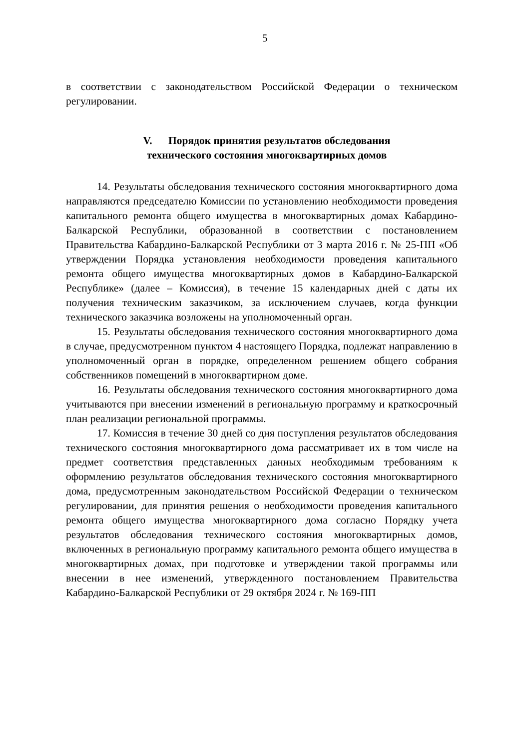5
в соответствии с законодательством Российской Федерации о техническом регулировании.
V. Порядок принятия результатов обследования
технического состояния многоквартирных домов
14. Результаты обследования технического состояния многоквартирного дома направляются председателю Комиссии по установлению необходимости проведения капитального ремонта общего имущества в многоквартирных домах Кабардино-Балкарской Республики, образованной в соответствии с постановлением Правительства Кабардино-Балкарской Республики от 3 марта 2016 г. № 25-ПП «Об утверждении Порядка установления необходимости проведения капитального ремонта общего имущества многоквартирных домов в Кабардино-Балкарской Республике» (далее – Комиссия), в течение 15 календарных дней с даты их получения техническим заказчиком, за исключением случаев, когда функции технического заказчика возложены на уполномоченный орган.
15. Результаты обследования технического состояния многоквартирного дома в случае, предусмотренном пунктом 4 настоящего Порядка, подлежат направлению в уполномоченный орган в порядке, определенном решением общего собрания собственников помещений в многоквартирном доме.
16. Результаты обследования технического состояния многоквартирного дома учитываются при внесении изменений в региональную программу и краткосрочный план реализации региональной программы.
17. Комиссия в течение 30 дней со дня поступления результатов обследования технического состояния многоквартирного дома рассматривает их в том числе на предмет соответствия представленных данных необходимым требованиям к оформлению результатов обследования технического состояния многоквартирного дома, предусмотренным законодательством Российской Федерации о техническом регулировании, для принятия решения о необходимости проведения капитального ремонта общего имущества многоквартирного дома согласно Порядку учета результатов обследования технического состояния многоквартирных домов, включенных в региональную программу капитального ремонта общего имущества в многоквартирных домах, при подготовке и утверждении такой программы или внесении в нее изменений, утвержденного постановлением Правительства Кабардино-Балкарской Республики от 29 октября 2024 г. № 169-ПП